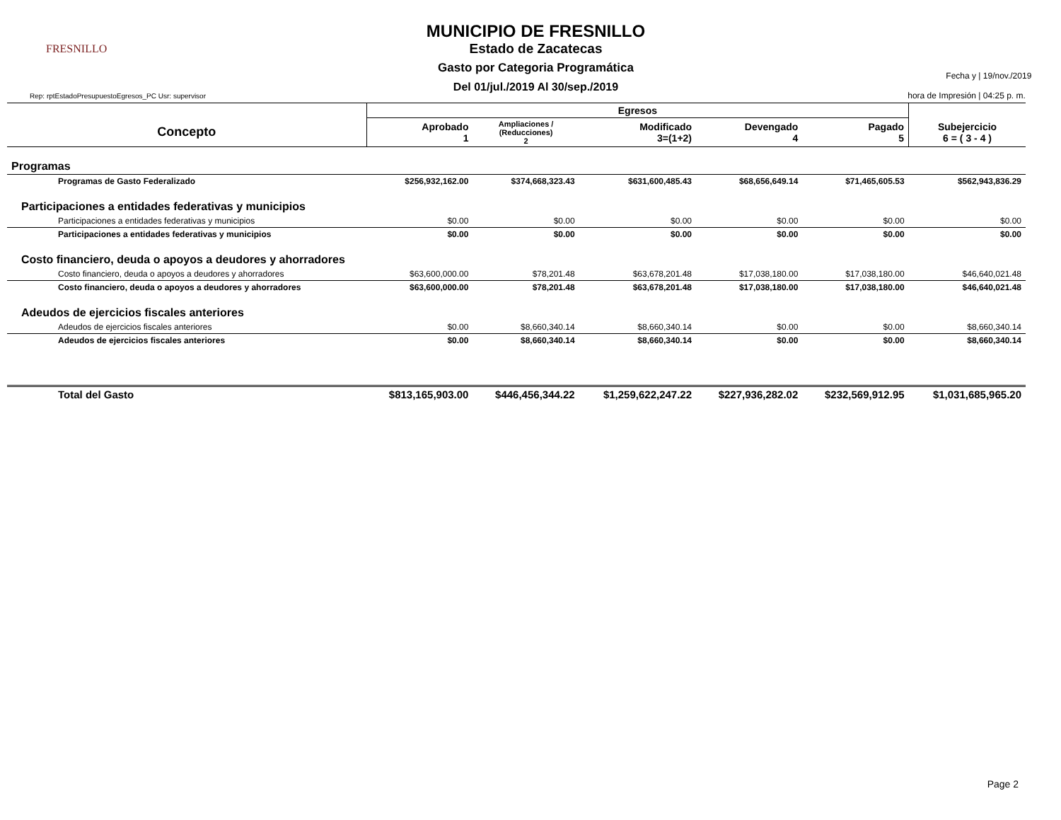FRESNILLO
MUNICIPIO DE FRESNILLO
Estado de Zacatecas
Gasto por Categoria Programática
Del 01/jul./2019 Al 30/sep./2019
Fecha y | 19/nov./2019
hora de Impresión | 04:25 p. m.
Rep: rptEstadoPresupuestoEgresos_PC Usr: supervisor
| | Egresos | | | | | |
| --- | --- | --- | --- | --- | --- | --- |
| Concepto | Aprobado 1 | Ampliaciones / (Reducciones) 2 | Modificado 3=(1+2) | Devengado 4 | Pagado 5 | Subejercicio 6 = ( 3 - 4 ) |
| Programas | | | | | | |
| Programas de Gasto Federalizado | $256,932,162.00 | $374,668,323.43 | $631,600,485.43 | $68,656,649.14 | $71,465,605.53 | $562,943,836.29 |
| Participaciones a entidades federativas y municipios | | | | | | |
| Participaciones a entidades federativas y municipios | $0.00 | $0.00 | $0.00 | $0.00 | $0.00 | $0.00 |
| Participaciones a entidades federativas y municipios | $0.00 | $0.00 | $0.00 | $0.00 | $0.00 | $0.00 |
| Costo financiero, deuda o apoyos a deudores y ahorradores | | | | | | |
| Costo financiero, deuda o apoyos a deudores y ahorradores | $63,600,000.00 | $78,201.48 | $63,678,201.48 | $17,038,180.00 | $17,038,180.00 | $46,640,021.48 |
| Costo financiero, deuda o apoyos a deudores y ahorradores | $63,600,000.00 | $78,201.48 | $63,678,201.48 | $17,038,180.00 | $17,038,180.00 | $46,640,021.48 |
| Adeudos de ejercicios fiscales anteriores | | | | | | |
| Adeudos de ejercicios fiscales anteriores | $0.00 | $8,660,340.14 | $8,660,340.14 | $0.00 | $0.00 | $8,660,340.14 |
| Adeudos de ejercicios fiscales anteriores | $0.00 | $8,660,340.14 | $8,660,340.14 | $0.00 | $0.00 | $8,660,340.14 |
| Total del Gasto | $813,165,903.00 | $446,456,344.22 | $1,259,622,247.22 | $227,936,282.02 | $232,569,912.95 | $1,031,685,965.20 |
Page 2